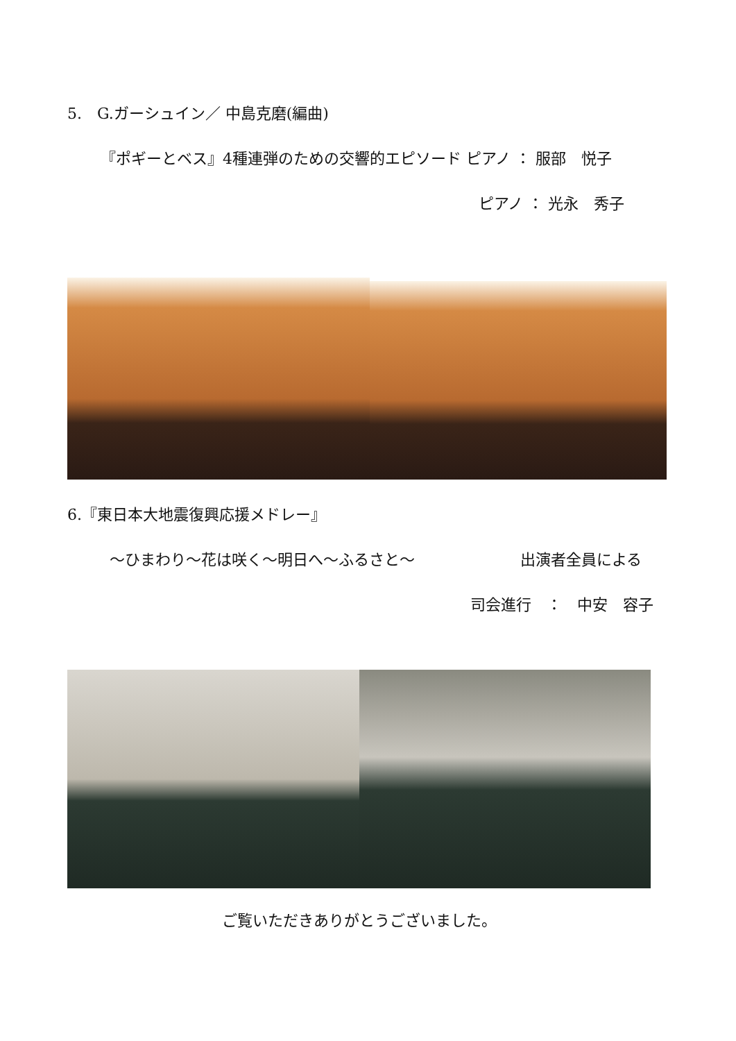5.　G.ガーシュイン／ 中島克磨(編曲)
『ポギーとベス』4種連弾のための交響的エピソード ピアノ ： 服部　悦子
ピアノ ： 光永　秀子
6.『東日本大地震復興応援メドレー』
～ひまわり～花は咲く～明日へ～ふるさと～ 出演者全員による
司会進行　：　中安　容子
ご覧いただきありがとうございました。